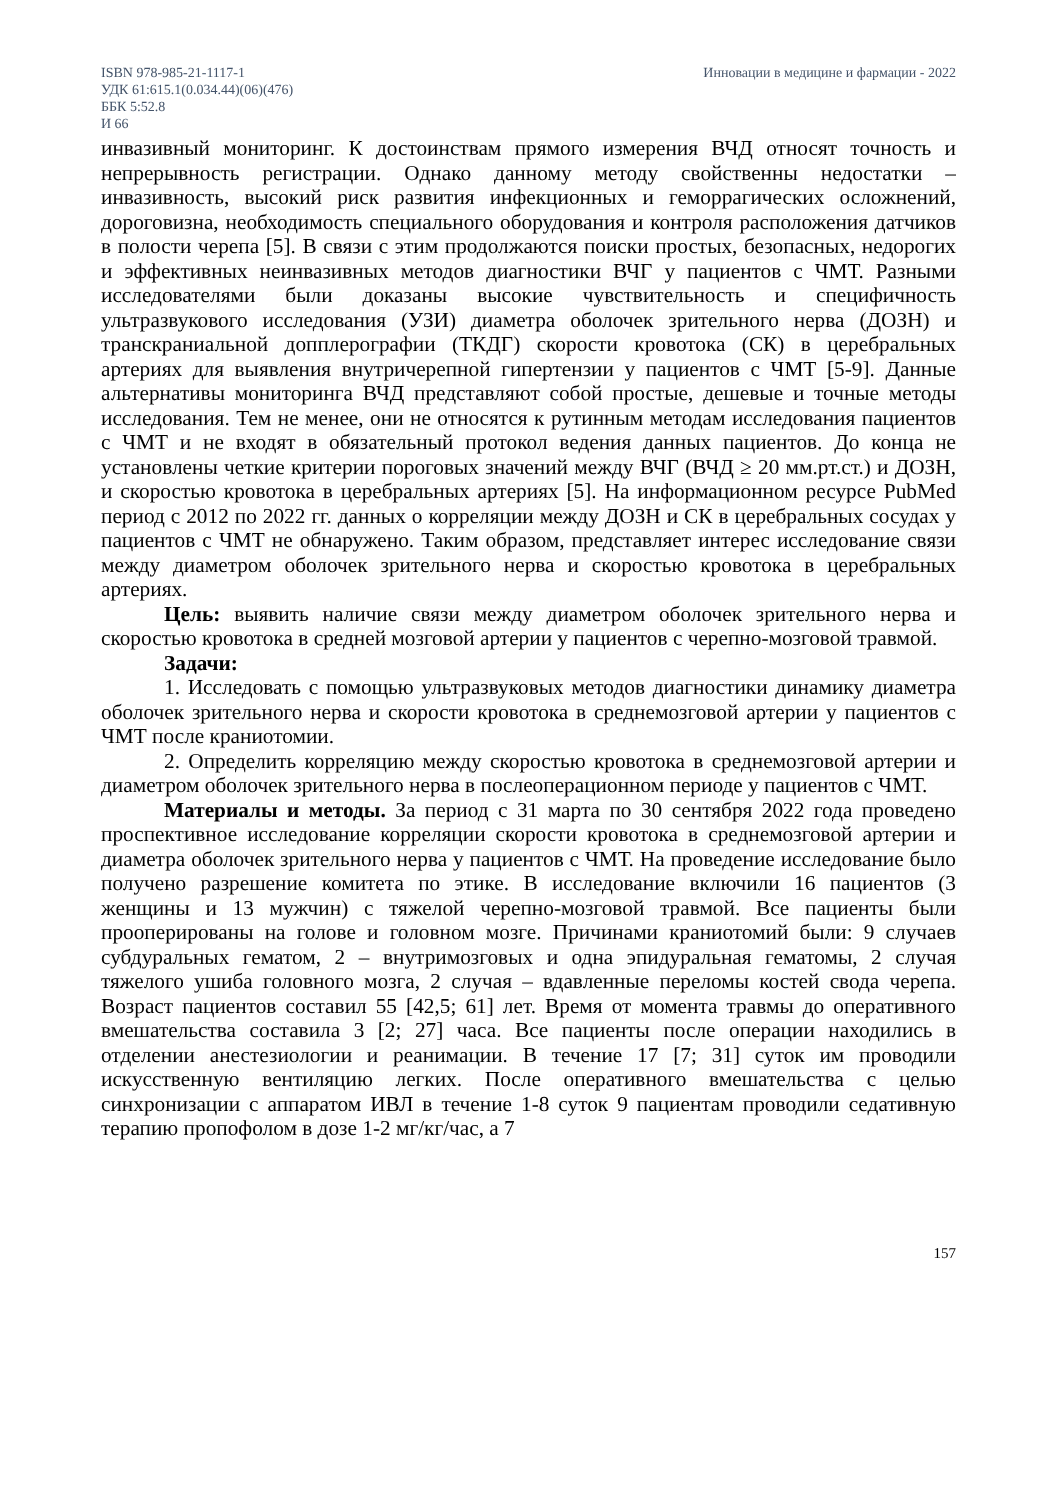ISBN 978-985-21-1117-1
УДК 61:615.1(0.034.44)(06)(476)
ББК 5:52.8
И 66
Инновации в медицине и фармации - 2022
инвазивный мониторинг. К достоинствам прямого измерения ВЧД относят точность и непрерывность регистрации. Однако данному методу свойственны недостатки – инвазивность, высокий риск развития инфекционных и геморрагических осложнений, дороговизна, необходимость специального оборудования и контроля расположения датчиков в полости черепа [5]. В связи с этим продолжаются поиски простых, безопасных, недорогих и эффективных неинвазивных методов диагностики ВЧГ у пациентов с ЧМТ. Разными исследователями были доказаны высокие чувствительность и специфичность ультразвукового исследования (УЗИ) диаметра оболочек зрительного нерва (ДОЗН) и транскраниальной допплерографии (ТКДГ) скорости кровотока (СК) в церебральных артериях для выявления внутричерепной гипертензии у пациентов с ЧМТ [5-9]. Данные альтернативы мониторинга ВЧД представляют собой простые, дешевые и точные методы исследования. Тем не менее, они не относятся к рутинным методам исследования пациентов с ЧМТ и не входят в обязательный протокол ведения данных пациентов. До конца не установлены четкие критерии пороговых значений между ВЧГ (ВЧД ≥ 20 мм.рт.ст.) и ДОЗН, и скоростью кровотока в церебральных артериях [5]. На информационном ресурсе PubMed период с 2012 по 2022 гг. данных о корреляции между ДОЗН и СК в церебральных сосудах у пациентов с ЧМТ не обнаружено. Таким образом, представляет интерес исследование связи между диаметром оболочек зрительного нерва и скоростью кровотока в церебральных артериях.
Цель: выявить наличие связи между диаметром оболочек зрительного нерва и скоростью кровотока в средней мозговой артерии у пациентов с черепно-мозговой травмой.
Задачи:
1. Исследовать с помощью ультразвуковых методов диагностики динамику диаметра оболочек зрительного нерва и скорости кровотока в среднемозговой артерии у пациентов с ЧМТ после краниотомии.
2. Определить корреляцию между скоростью кровотока в среднемозговой артерии и диаметром оболочек зрительного нерва в послеоперационном периоде у пациентов с ЧМТ.
Материалы и методы. За период с 31 марта по 30 сентября 2022 года проведено проспективное исследование корреляции скорости кровотока в среднемозговой артерии и диаметра оболочек зрительного нерва у пациентов с ЧМТ. На проведение исследование было получено разрешение комитета по этике. В исследование включили 16 пациентов (3 женщины и 13 мужчин) с тяжелой черепно-мозговой травмой. Все пациенты были прооперированы на голове и головном мозге. Причинами краниотомий были: 9 случаев субдуральных гематом, 2 – внутримозговых и одна эпидуральная гематомы, 2 случая тяжелого ушиба головного мозга, 2 случая – вдавленные переломы костей свода черепа. Возраст пациентов составил 55 [42,5; 61] лет. Время от момента травмы до оперативного вмешательства составила 3 [2; 27] часа. Все пациенты после операции находились в отделении анестезиологии и реанимации. В течение 17 [7; 31] суток им проводили искусственную вентиляцию легких. После оперативного вмешательства с целью синхронизации с аппаратом ИВЛ в течение 1-8 суток 9 пациентам проводили седативную терапию пропофолом в дозе 1-2 мг/кг/час, а 7
157